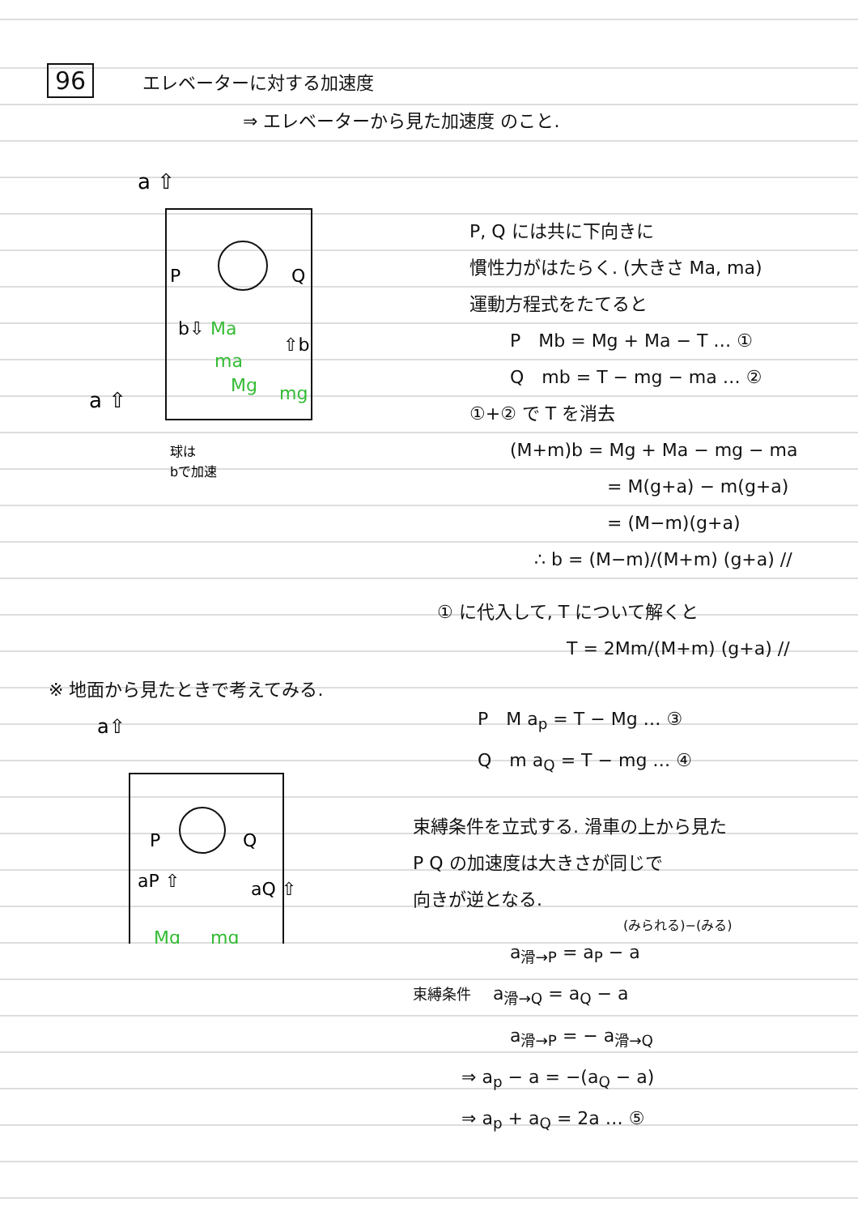96 エレベーターに対する加速度
⇒ エレベーターから見た加速度 のこと.
a ⇧
P
Q
b⇩
⇧b
Ma
ma
Mg
mg
a ⇧
球は
bで加速
P, Q には共に下向きに
慣性力がはたらく. (大きさ Ma, ma)
運動方程式をたてると
P　Mb = Mg + Ma − T … ①
Q　mb = T − mg − ma … ②
①+② で T を消去
(M+m)b = Mg + Ma − mg − ma
= M(g+a) − m(g+a)
= (M−m)(g+a)
∴ b = (M−m)/(M+m) (g+a) //
① に代入して, T について解くと
T = 2Mm/(M+m) (g+a) //
※ 地面から見たときで考えてみる.
a⇧
P
Q
aP ⇧
aQ ⇧
Mg
mg
P　M a<sub>p</sub> = T − Mg … ③
Q　m a<sub>Q</sub> = T − mg … ④
束縛条件を立式する. 滑車の上から見た
P Q の加速度は大きさが同じで
向きが逆となる.
(みられる)−(みる)
a<sub>滑→P</sub> = a<sub>P</sub> − a
束縛条件 a<sub>滑→Q</sub> = a<sub>Q</sub> − a
a<sub>滑→P</sub> = − a<sub>滑→Q</sub>
⇒ a<sub>p</sub> − a = −(a<sub>Q</sub> − a)
⇒ a<sub>p</sub> + a<sub>Q</sub> = 2a … ⑤